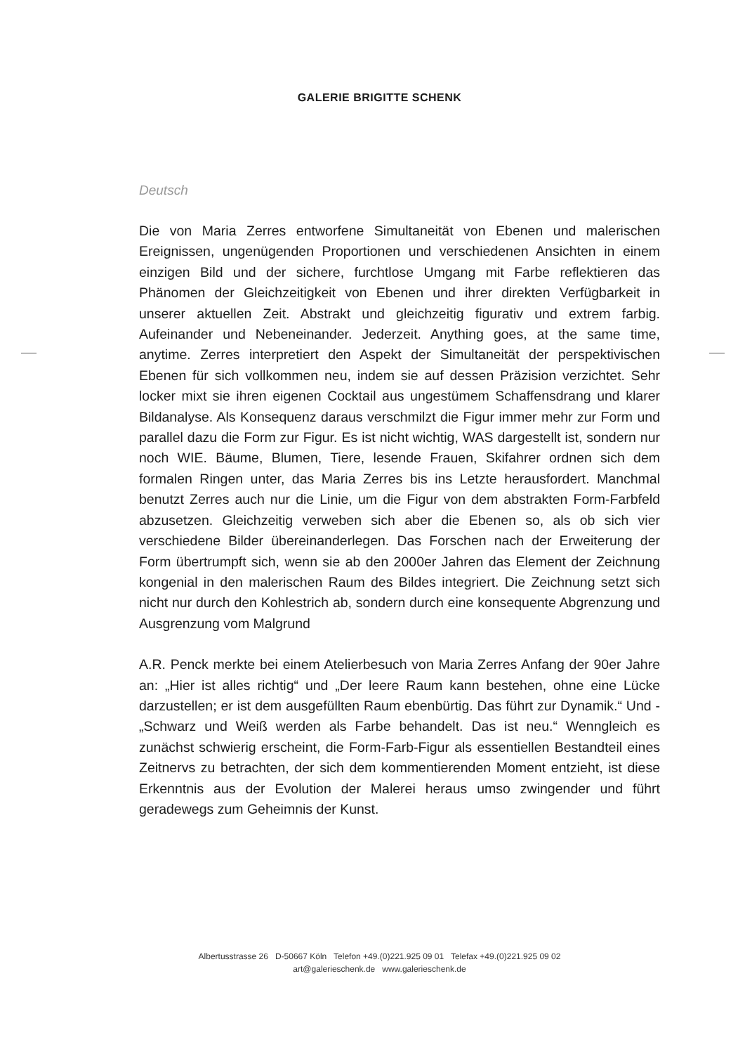GALERIE BRIGITTE SCHENK
Deutsch
Die von Maria Zerres entworfene Simultaneität von Ebenen und malerischen Ereignissen, ungenügenden Proportionen und verschiedenen Ansichten in einem einzigen Bild und der sichere, furchtlose Umgang mit Farbe reflektieren das Phänomen der Gleichzeitigkeit von Ebenen und ihrer direkten Verfügbarkeit in unserer aktuellen Zeit. Abstrakt und gleichzeitig figurativ und extrem farbig. Aufeinander und Nebeneinander. Jederzeit. Anything goes, at the same time, anytime. Zerres interpretiert den Aspekt der Simultaneität der perspektivischen Ebenen für sich vollkommen neu, indem sie auf dessen Präzision verzichtet. Sehr locker mixt sie ihren eigenen Cocktail aus ungestümem Schaffensdrang und klarer Bildanalyse. Als Konsequenz daraus verschmilzt die Figur immer mehr zur Form und parallel dazu die Form zur Figur. Es ist nicht wichtig, WAS dargestellt ist, sondern nur noch WIE. Bäume, Blumen, Tiere, lesende Frauen, Skifahrer ordnen sich dem formalen Ringen unter, das Maria Zerres bis ins Letzte herausfordert. Manchmal benutzt Zerres auch nur die Linie, um die Figur von dem abstrakten Form-Farbfeld abzusetzen. Gleichzeitig verweben sich aber die Ebenen so, als ob sich vier verschiedene Bilder übereinanderlegen. Das Forschen nach der Erweiterung der Form übertrumpft sich, wenn sie ab den 2000er Jahren das Element der Zeichnung kongenial in den malerischen Raum des Bildes integriert. Die Zeichnung setzt sich nicht nur durch den Kohlestrich ab, sondern durch eine konsequente Abgrenzung und Ausgrenzung vom Malgrund
A.R. Penck merkte bei einem Atelierbesuch von Maria Zerres Anfang der 90er Jahre an: „Hier ist alles richtig“ und „Der leere Raum kann bestehen, ohne eine Lücke darzustellen; er ist dem ausgefüllten Raum ebenbürtig. Das führt zur Dynamik.“ Und - „Schwarz und Weiß werden als Farbe behandelt. Das ist neu.“ Wenngleich es zunächst schwierig erscheint, die Form-Farb-Figur als essentiellen Bestandteil eines Zeitnervs zu betrachten, der sich dem kommentierenden Moment entzieht, ist diese Erkenntnis aus der Evolution der Malerei heraus umso zwingender und führt geradewegs zum Geheimnis der Kunst.
Albertusstrasse 26 D-50667 Köln Telefon +49.(0)221.925 09 01 Telefax +49.(0)221.925 09 02
art@galerieschenk.de www.galerieschenk.de